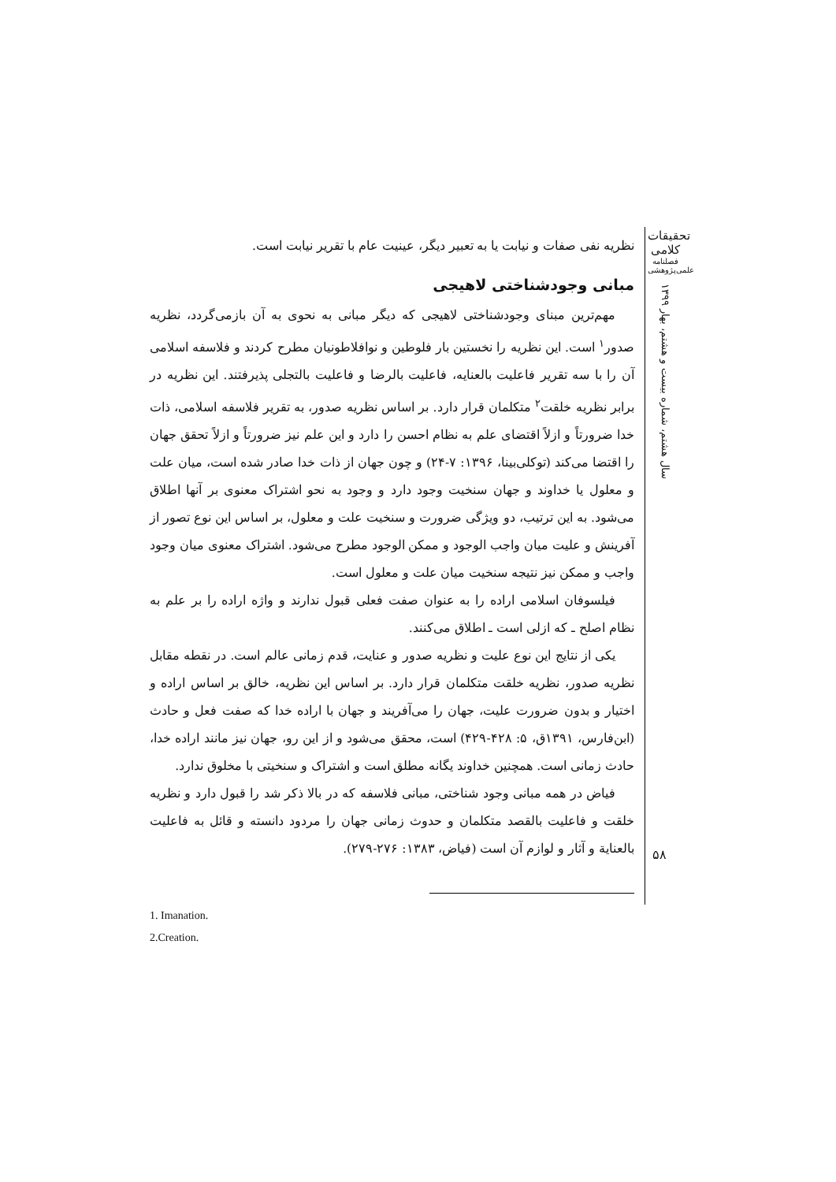تحقیقات کلامی
فصلنامه علمی‌پژوهشی
سال هشتم، شماره بیست و هشتم، بهار ۱۳۹۹
۵۸
نظریه نفی صفات و نیابت یا به تعبیر دیگر، عینیت عام با تقریر نیابت است.
مبانی وجودشناختی لاهیجی
مهم‌ترین مبنای وجودشناختی لاهیجی که دیگر مبانی به نحوی به آن بازمی‌گردد، نظریه صدور<sup>۱</sup> است. این نظریه را نخستین بار فلوطین و نوافلاطونیان مطرح کردند و فلاسفه اسلامی آن را با سه تقریر فاعلیت بالعنایه، فاعلیت بالرضا و فاعلیت بالتجلی پذیرفتند. این نظریه در برابر نظریه خلقت<sup>۲</sup> متکلمان قرار دارد. بر اساس نظریه صدور، به تقریر فلاسفه اسلامی، ذات خدا ضرورتاً و ازلاً اقتضای علم به نظام احسن را دارد و این علم نیز ضرورتاً و ازلاً تحقق جهان را اقتضا می‌کند (توکلی‌بینا، ۱۳۹۶: ۷-۲۴) و چون جهان از ذات خدا صادر شده است، میان علت و معلول یا خداوند و جهان سنخیت وجود دارد و وجود به نحو اشتراک معنوی بر آنها اطلاق می‌شود. به این ترتیب، دو ویژگی ضرورت و سنخیت علت و معلول، بر اساس این نوع تصور از آفرینش و علیت میان واجب الوجود و ممکن الوجود مطرح می‌شود. اشتراک معنوی میان وجود واجب و ممکن نیز نتیجه سنخیت میان علت و معلول است.
فیلسوفان اسلامی اراده را به عنوان صفت فعلی قبول ندارند و واژه اراده را بر علم به نظام اصلح ـ که ازلی است ـ اطلاق می‌کنند.
یکی از نتایج این نوع علیت و نظریه صدور و عنایت، قدم زمانی عالم است. در نقطه مقابل نظریه صدور، نظریه خلقت متکلمان قرار دارد. بر اساس این نظریه، خالق بر اساس اراده و اختیار و بدون ضرورت علیت، جهان را می‌آفریند و جهان با اراده خدا که صفت فعل و حادث (ابن‌فارس، ۱۳۹۱ق، ۵: ۴۲۸-۴۲۹) است، محقق می‌شود و از این رو، جهان نیز مانند اراده خدا، حادث زمانی است. همچنین خداوند یگانه مطلق است و اشتراک و سنخیتی با مخلوق ندارد.
فیاض در همه مبانی وجود شناختی، مبانی فلاسفه که در بالا ذکر شد را قبول دارد و نظریه خلقت و فاعلیت بالقصد متکلمان و حدوث زمانی جهان را مردود دانسته و قائل به فاعلیت بالعنایة و آثار و لوازم آن است (فیاض، ۱۳۸۳: ۲۷۶-۲۷۹).
1. Imanation.
2.Creation.